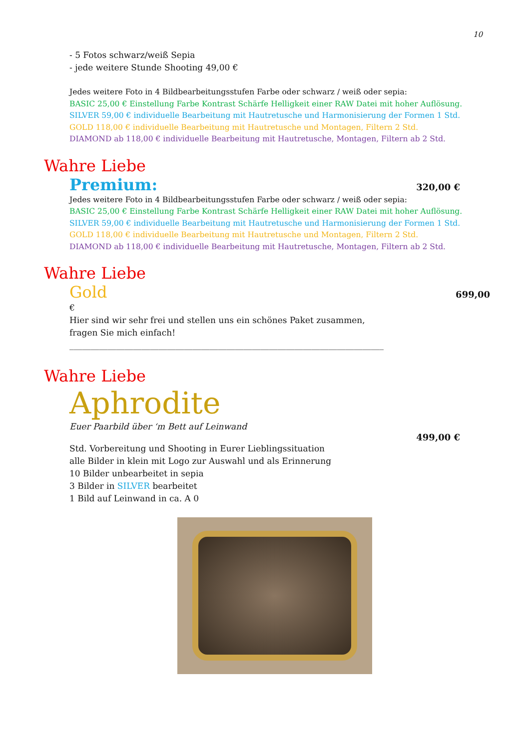10
- 5 Fotos schwarz/weiß Sepia
- jede weitere Stunde Shooting 49,00 €
Jedes weitere Foto in 4 Bildbearbeitungsstufen Farbe oder schwarz / weiß oder sepia:
BASIC 25,00 € Einstellung Farbe Kontrast Schärfe Helligkeit einer RAW Datei mit hoher Auflösung.
SILVER 59,00 € individuelle Bearbeitung mit Hautretusche und Harmonisierung der Formen 1 Std.
GOLD 118,00 € individuelle Bearbeitung mit Hautretusche und Montagen, Filtern 2 Std.
DIAMOND ab 118,00 € individuelle Bearbeitung mit Hautretusche, Montagen, Filtern ab 2 Std.
Wahre Liebe
Premium: 320,00 €
Jedes weitere Foto in 4 Bildbearbeitungsstufen Farbe oder schwarz / weiß oder sepia:
BASIC 25,00 € Einstellung Farbe Kontrast Schärfe Helligkeit einer RAW Datei mit hoher Auflösung.
SILVER 59,00 € individuelle Bearbeitung mit Hautretusche und Harmonisierung der Formen 1 Std.
GOLD 118,00 € individuelle Bearbeitung mit Hautretusche und Montagen, Filtern 2 Std.
DIAMOND ab 118,00 € individuelle Bearbeitung mit Hautretusche, Montagen, Filtern ab 2 Std.
Wahre Liebe
Gold 699,00
€
Hier sind wir sehr frei und stellen uns ein schönes Paket zusammen,
fragen Sie mich einfach!
__________________________________________________________________________
Wahre Liebe
Aphrodite
Euer Paarbild über ‘m Bett auf Leinwand
499,00 €
Std. Vorbereitung und Shooting in Eurer Lieblingssituation
alle Bilder in klein mit Logo zur Auswahl und als Erinnerung
10 Bilder unbearbeitet in sepia
3 Bilder in SILVER bearbeitet
1 Bild auf Leinwand in ca. A 0